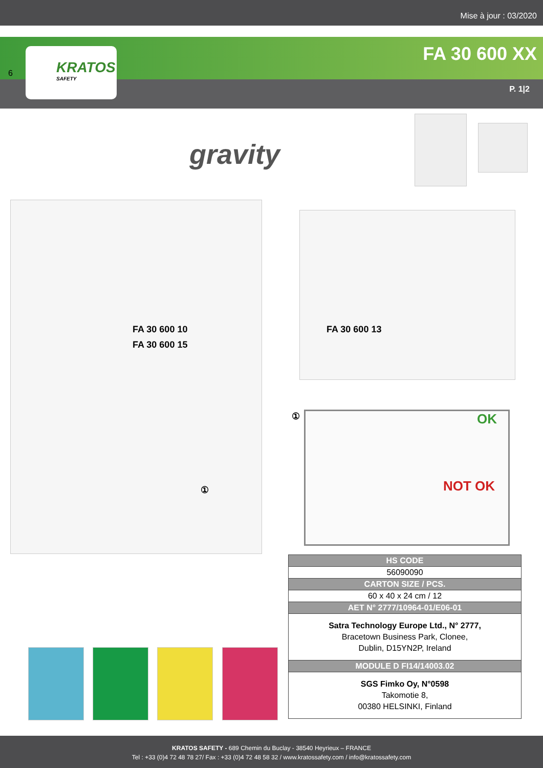Mise à jour : 03/2020
FA 30 600 XX
P. 1|2
KRATOS
SAFETY
6
gravity
FA 30 600 10
FA 30 600 15
FA 30 600 13
①
①
OK
NOT OK
| HS CODE |
| --- |
| 56090090 |
| CARTON SIZE / PCS. |
| 60 x 40 x 24 cm / 12 |
| AET N° 2777/10964-01/E06-01 |
| Satra Technology Europe Ltd., N° 2777, Bracetown Business Park, Clonee, Dublin, D15YN2P, Ireland |
| MODULE D FI14/14003.02 |
| SGS Fimko Oy, N°0598 Takomotie 8, 00380 HELSINKI, Finland |
KRATOS SAFETY - 689 Chemin du Buclay - 38540 Heyrieux – FRANCE
Tel : +33 (0)4 72 48 78 27/ Fax : +33 (0)4 72 48 58 32 / www.kratossafety.com / info@kratossafety.com